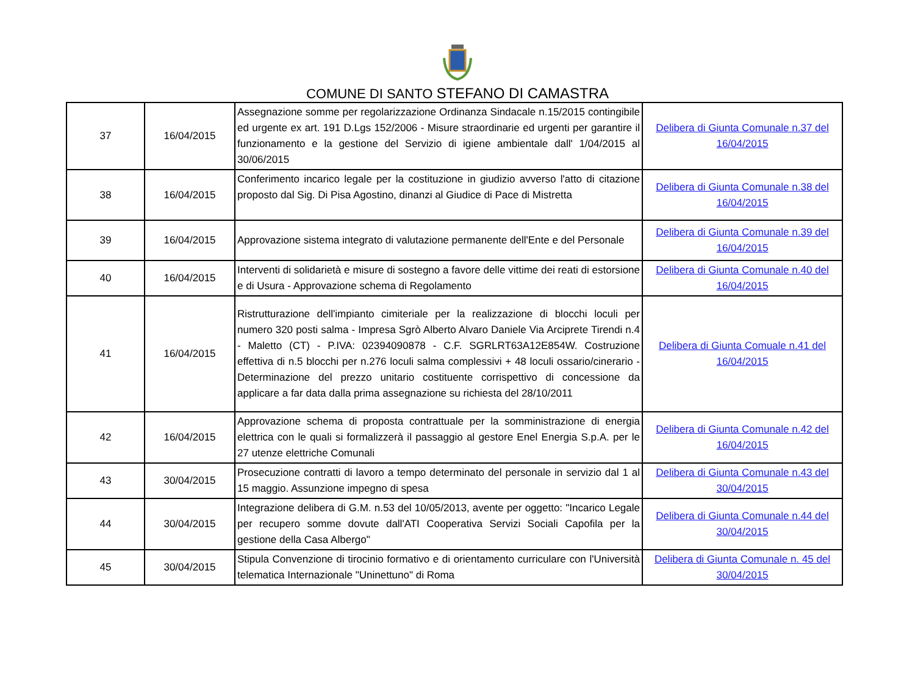COMUNE DI SANTO STEFANO DI CAMASTRA
| 37 | 16/04/2015 | Assegnazione somme per regolarizzazione Ordinanza Sindacale n.15/2015 contingibile ed urgente ex art. 191 D.Lgs 152/2006 - Misure straordinarie ed urgenti per garantire il funzionamento e la gestione del Servizio di igiene ambientale dall' 1/04/2015 al 30/06/2015 | Delibera di Giunta Comunale n.37 del 16/04/2015 |
| 38 | 16/04/2015 | Conferimento incarico legale per la costituzione in giudizio avverso l'atto di citazione proposto dal Sig. Di Pisa Agostino, dinanzi al Giudice di Pace di Mistretta | Delibera di Giunta Comunale n.38 del 16/04/2015 |
| 39 | 16/04/2015 | Approvazione sistema integrato di valutazione permanente dell'Ente e del Personale | Delibera di Giunta Comunale n.39 del 16/04/2015 |
| 40 | 16/04/2015 | Interventi di solidarietà e misure di sostegno a favore delle vittime dei reati di estorsione e di Usura - Approvazione schema di Regolamento | Delibera di Giunta Comunale n.40 del 16/04/2015 |
| 41 | 16/04/2015 | Ristrutturazione dell'impianto cimiteriale per la realizzazione di blocchi loculi per numero 320 posti salma - Impresa Sgrò Alberto Alvaro Daniele Via Arciprete Tirendi n.4 - Maletto (CT) - P.IVA: 02394090878 - C.F. SGRLRT63A12E854W. Costruzione effettiva di n.5 blocchi per n.276 loculi salma complessivi + 48 loculi ossario/cinerario - Determinazione del prezzo unitario costituente corrispettivo di concessione da applicare a far data dalla prima assegnazione su richiesta del 28/10/2011 | Delibera di Giunta Comuale n.41 del 16/04/2015 |
| 42 | 16/04/2015 | Approvazione schema di proposta contrattuale per la somministrazione di energia elettrica con le quali si formalizzerà il passaggio al gestore Enel Energia S.p.A. per le 27 utenze elettriche Comunali | Delibera di Giunta Comunale n.42 del 16/04/2015 |
| 43 | 30/04/2015 | Prosecuzione contratti di lavoro a tempo determinato del personale in servizio dal 1 al 15 maggio. Assunzione impegno di spesa | Delibera di Giunta Comunale n.43 del 30/04/2015 |
| 44 | 30/04/2015 | Integrazione delibera di G.M. n.53 del 10/05/2013, avente per oggetto: "Incarico Legale per recupero somme dovute dall'ATI Cooperativa Servizi Sociali Capofila per la gestione della Casa Albergo" | Delibera di Giunta Comunale n.44 del 30/04/2015 |
| 45 | 30/04/2015 | Stipula Convenzione di tirocinio formativo e di orientamento curriculare con l'Università telematica Internazionale "Uninettuno" di Roma | Delibera di Giunta Comunale n. 45 del 30/04/2015 |